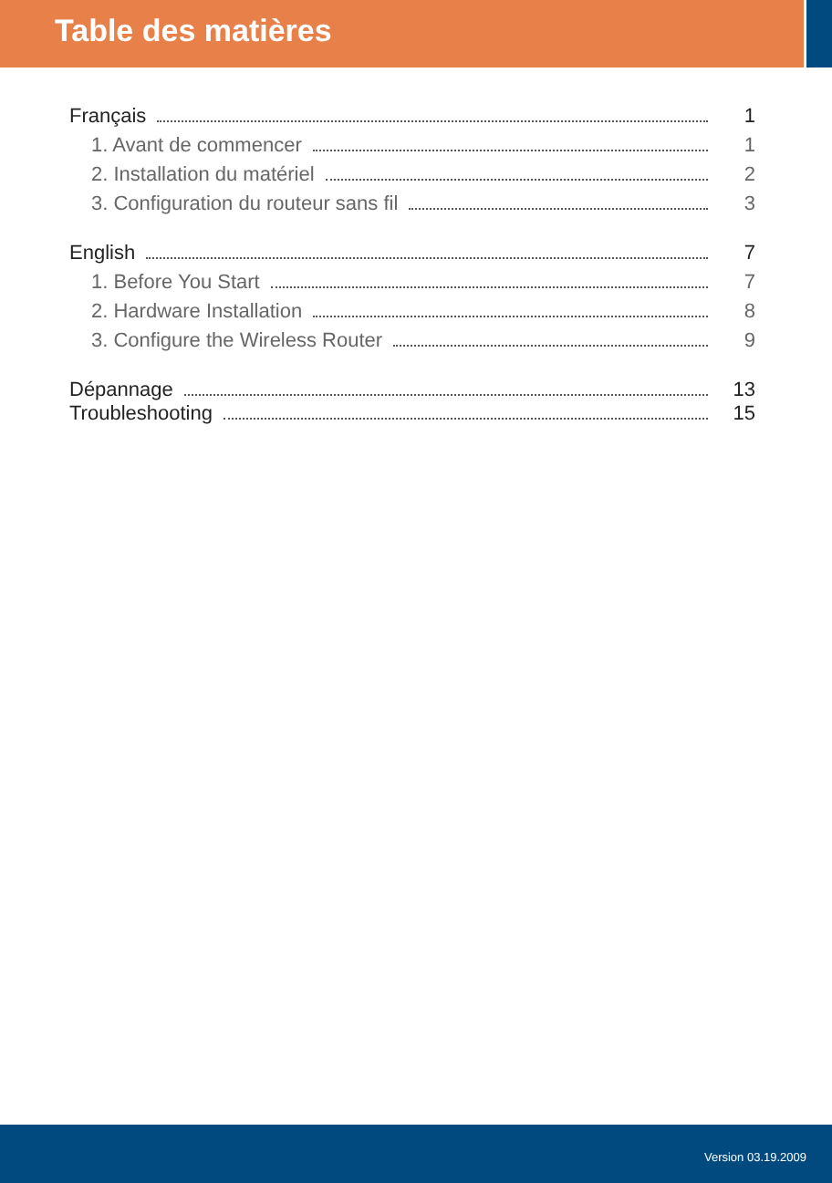Table des matières
Français 1
1. Avant de commencer 1
2. Installation du matériel 2
3. Configuration du routeur sans fil 3
English 7
1. Before You Start 7
2. Hardware Installation 8
3. Configure the Wireless Router 9
Dépannage 13
Troubleshooting 15
Version 03.19.2009